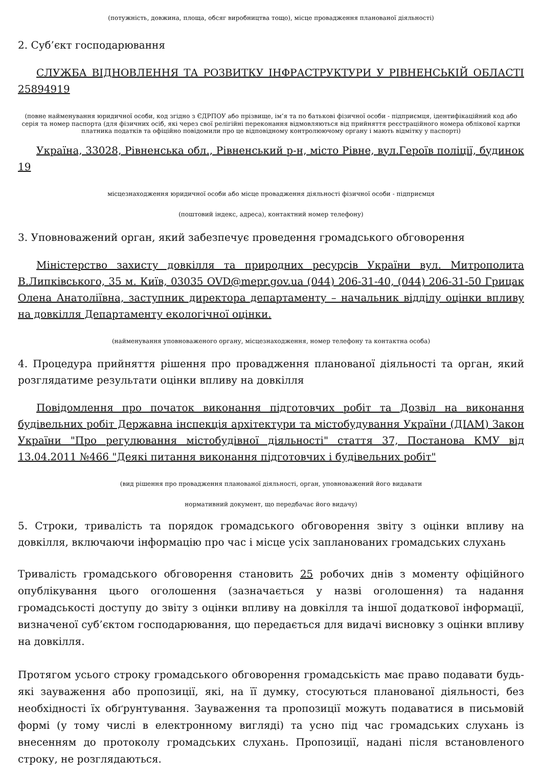(потужність, довжина, площа, обсяг виробництва тощо), місце провадження планованої діяльності)
2. Суб’єкт господарювання
СЛУЖБА ВІДНОВЛЕННЯ ТА РОЗВИТКУ ІНФРАСТРУКТУРИ У РІВНЕНСЬКІЙ ОБЛАСТІ 25894919
(повне найменування юридичної особи, код згідно з ЄДРПОУ або прізвище, ім’я та по батькові фізичної особи - підприємця, ідентифікаційний код або серія та номер паспорта (для фізичних осіб, які через свої релігійні переконання відмовляються від прийняття реєстраційного номера облікової картки платника податків та офіційно повідомили про це відповідному контролюючому органу і мають відмітку у паспорті)
Україна, 33028, Рівненська обл., Рівненський р-н, місто Рівне, вул.Героїв поліції, будинок 19
місцезнаходження юридичної особи або місце провадження діяльності фізичної особи - підприємця
(поштовий індекс, адреса), контактний номер телефону)
3. Уповноважений орган, який забезпечує проведення громадського обговорення
Міністерство захисту довкілля та природних ресурсів України вул. Митрополита В.Липківського, 35 м. Київ, 03035 OVD@mepr.gov.ua (044) 206-31-40, (044) 206-31-50 Грицак Олена Анатоліївна, заступник директора департаменту – начальник відділу оцінки впливу на довкілля Департаменту екологічної оцінки.
(найменування уповноваженого органу, місцезнаходження, номер телефону та контактна особа)
4. Процедура прийняття рішення про провадження планованої діяльності та орган, який розглядатиме результати оцінки впливу на довкілля
Повідомлення про початок виконання підготовчих робіт та Дозвіл на виконання будівельних робіт Державна інспекція архітектури та містобудування України (ДІАМ) Закон України "Про регулювання містобудівної діяльності" стаття 37, Постанова КМУ від 13.04.2011 №466 "Деякі питання виконання підготовчих і будівельних робіт"
(вид рішення про провадження планованої діяльності, орган, уповноважений його видавати
нормативний документ, що передбачає його видачу)
5. Строки, тривалість та порядок громадського обговорення звіту з оцінки впливу на довкілля, включаючи інформацію про час і місце усіх запланованих громадських слухань
Тривалість громадського обговорення становить 25 робочих днів з моменту офіційного опублікування цього оголошення (зазначається у назві оголошення) та надання громадськості доступу до звіту з оцінки впливу на довкілля та іншої додаткової інформації, визначеної суб’єктом господарювання, що передається для видачі висновку з оцінки впливу на довкілля.
Протягом усього строку громадського обговорення громадськість має право подавати будь-які зауваження або пропозиції, які, на її думку, стосуються планованої діяльності, без необхідності їх обґрунтування. Зауваження та пропозиції можуть подаватися в письмовій формі (у тому числі в електронному вигляді) та усно під час громадських слухань із внесенням до протоколу громадських слухань. Пропозиції, надані після встановленого строку, не розглядаються.